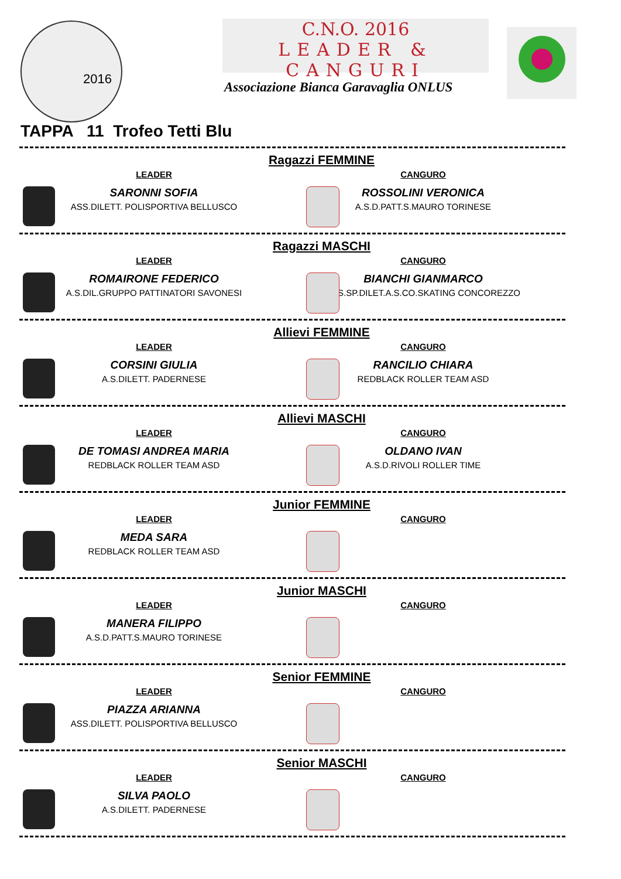2016
C.N.O. 2016
LEADER & CANGURI
Associazione Bianca Garavaglia ONLUS
TAPPA 11 Trofeo Tetti Blu
Ragazzi FEMMINE
LEADER
SARONNI SOFIA
ASS.DILETT. POLISPORTIVA BELLUSCO
CANGURO
ROSSOLINI VERONICA
A.S.D.PATT.S.MAURO TORINESE
Ragazzi MASCHI
LEADER
ROMAIRONE FEDERICO
A.S.DIL.GRUPPO PATTINATORI SAVONESI
CANGURO
BIANCHI GIANMARCO
ASS.SP.DILET.A.S.CO.SKATING CONCOREZZO
Allievi FEMMINE
LEADER
CORSINI GIULIA
A.S.DILETT. PADERNESE
CANGURO
RANCILIO CHIARA
REDBLACK ROLLER TEAM ASD
Allievi MASCHI
LEADER
DE TOMASI ANDREA MARIA
REDBLACK ROLLER TEAM ASD
CANGURO
OLDANO IVAN
A.S.D.RIVOLI ROLLER TIME
Junior FEMMINE
LEADER
MEDA SARA
REDBLACK ROLLER TEAM ASD
CANGURO
Junior MASCHI
LEADER
MANERA FILIPPO
A.S.D.PATT.S.MAURO TORINESE
CANGURO
Senior FEMMINE
LEADER
PIAZZA ARIANNA
ASS.DILETT. POLISPORTIVA BELLUSCO
CANGURO
Senior MASCHI
LEADER
SILVA PAOLO
A.S.DILETT. PADERNESE
CANGURO